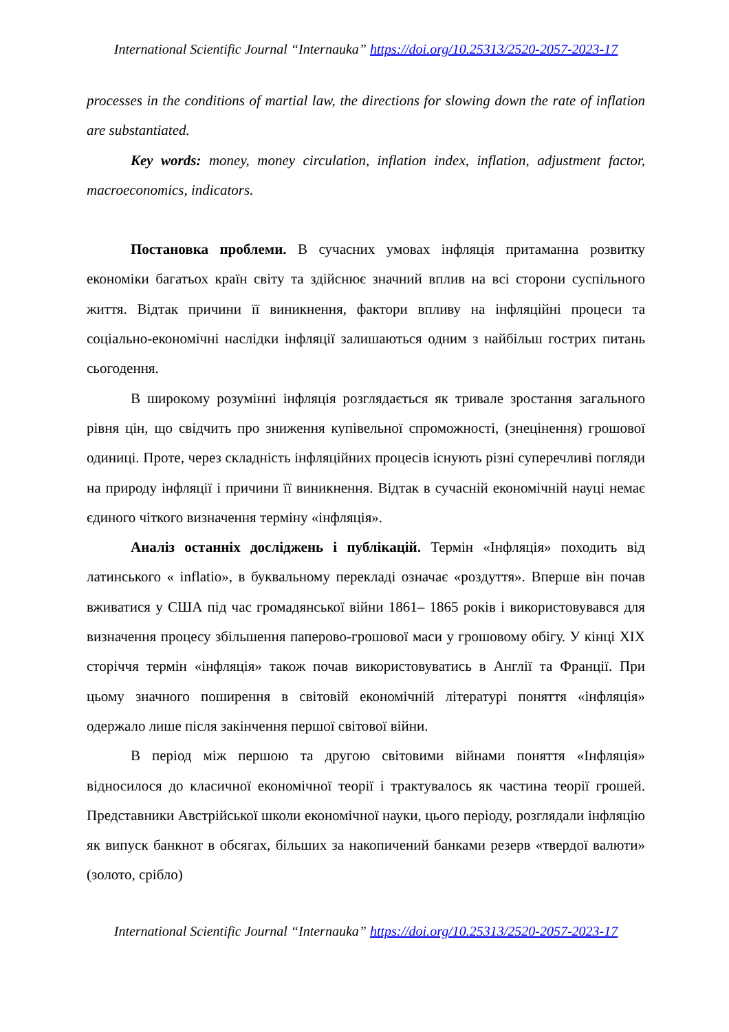International Scientific Journal “Internauka” https://doi.org/10.25313/2520-2057-2023-17
processes in the conditions of martial law, the directions for slowing down the rate of inflation are substantiated.
Key words: money, money circulation, inflation index, inflation, adjustment factor, macroeconomics, indicators.
Постановка проблеми. В сучасних умовах інфляція притаманна розвитку економіки багатьох країн світу та здійснює значний вплив на всі сторони суспільного життя. Відтак причини її виникнення, фактори впливу на інфляційні процеси та соціально-економічні наслідки інфляції залишаються одним з найбільш гострих питань сьогодення.
В широкому розумінні інфляція розглядається як тривале зростання загального рівня цін, що свідчить про зниження купівельної спроможності, (знецінення) грошової одиниці. Проте, через складність інфляційних процесів існують різні суперечливі погляди на природу інфляції і причини її виникнення. Відтак в сучасній економічній науці немає єдиного чіткого визначення терміну «інфляція».
Аналіз останніх досліджень і публікацій. Термін «Інфляція» походить від латинського « inflatio», в буквальному перекладі означає «роздуття». Вперше він почав вживатися у США під час громадянської війни 1861– 1865 років і використовувався для визначення процесу збільшення паперово-грошової маси у грошовому обігу. У кінці XIX сторіччя термін «інфляція» також почав використовуватись в Англії та Франції. При цьому значного поширення в світовій економічній літературі поняття «інфляція» одержало лише після закінчення першої світової війни.
В період між першою та другою світовими війнами поняття «Інфляція» відносилося до класичної економічної теорії і трактувалось як частина теорії грошей. Представники Австрійської школи економічної науки, цього періоду, розглядали інфляцію як випуск банкнот в обсягах, більших за накопичений банками резерв «твердої валюти» (золото, срібло)
International Scientific Journal “Internauka” https://doi.org/10.25313/2520-2057-2023-17